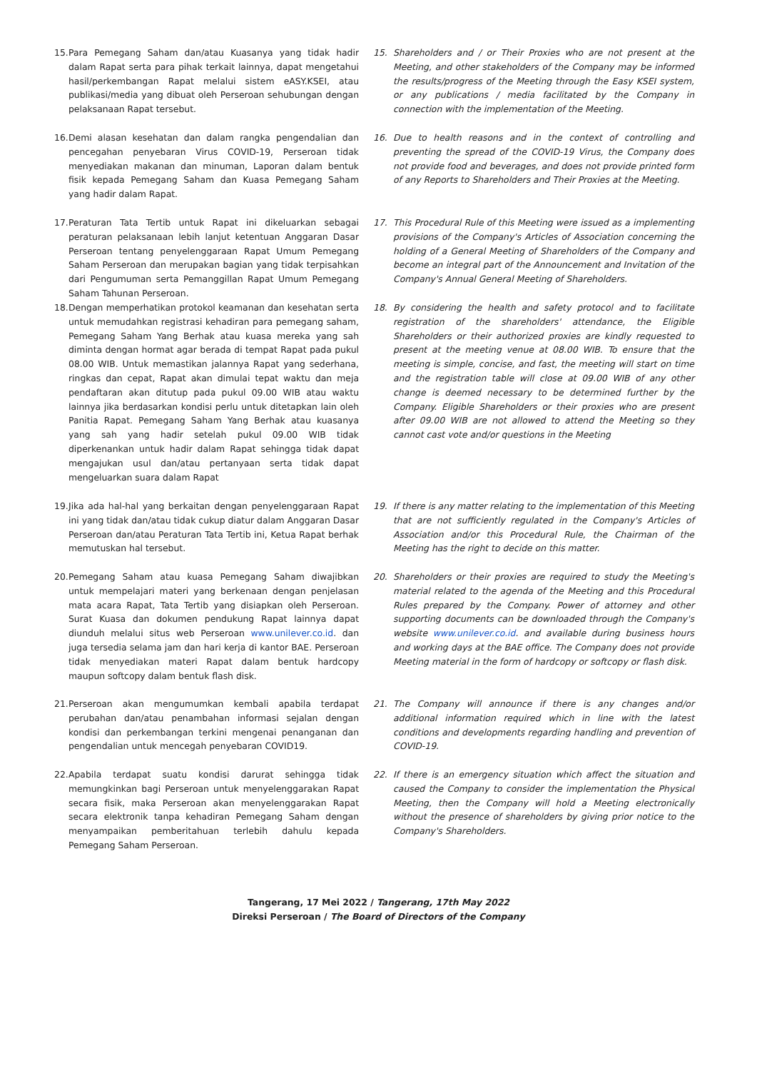15. Para Pemegang Saham dan/atau Kuasanya yang tidak hadir dalam Rapat serta para pihak terkait lainnya, dapat mengetahui hasil/perkembangan Rapat melalui sistem eASY.KSEI, atau publikasi/media yang dibuat oleh Perseroan sehubungan dengan pelaksanaan Rapat tersebut.
15. Shareholders and / or Their Proxies who are not present at the Meeting, and other stakeholders of the Company may be informed the results/progress of the Meeting through the Easy KSEI system, or any publications / media facilitated by the Company in connection with the implementation of the Meeting.
16. Demi alasan kesehatan dan dalam rangka pengendalian dan pencegahan penyebaran Virus COVID-19, Perseroan tidak menyediakan makanan dan minuman, Laporan dalam bentuk fisik kepada Pemegang Saham dan Kuasa Pemegang Saham yang hadir dalam Rapat.
16. Due to health reasons and in the context of controlling and preventing the spread of the COVID-19 Virus, the Company does not provide food and beverages, and does not provide printed form of any Reports to Shareholders and Their Proxies at the Meeting.
17. Peraturan Tata Tertib untuk Rapat ini dikeluarkan sebagai peraturan pelaksanaan lebih lanjut ketentuan Anggaran Dasar Perseroan tentang penyelenggaraan Rapat Umum Pemegang Saham Perseroan dan merupakan bagian yang tidak terpisahkan dari Pengumuman serta Pemanggillan Rapat Umum Pemegang Saham Tahunan Perseroan.
17. This Procedural Rule of this Meeting were issued as a implementing provisions of the Company's Articles of Association concerning the holding of a General Meeting of Shareholders of the Company and become an integral part of the Announcement and Invitation of the Company's Annual General Meeting of Shareholders.
18. Dengan memperhatikan protokol keamanan dan kesehatan serta untuk memudahkan registrasi kehadiran para pemegang saham, Pemegang Saham Yang Berhak atau kuasa mereka yang sah diminta dengan hormat agar berada di tempat Rapat pada pukul 08.00 WIB. Untuk memastikan jalannya Rapat yang sederhana, ringkas dan cepat, Rapat akan dimulai tepat waktu dan meja pendaftaran akan ditutup pada pukul 09.00 WIB atau waktu lainnya jika berdasarkan kondisi perlu untuk ditetapkan lain oleh Panitia Rapat. Pemegang Saham Yang Berhak atau kuasanya yang sah yang hadir setelah pukul 09.00 WIB tidak diperkenankan untuk hadir dalam Rapat sehingga tidak dapat mengajukan usul dan/atau pertanyaan serta tidak dapat mengeluarkan suara dalam Rapat
18. By considering the health and safety protocol and to facilitate registration of the shareholders' attendance, the Eligible Shareholders or their authorized proxies are kindly requested to present at the meeting venue at 08.00 WIB. To ensure that the meeting is simple, concise, and fast, the meeting will start on time and the registration table will close at 09.00 WIB of any other change is deemed necessary to be determined further by the Company. Eligible Shareholders or their proxies who are present after 09.00 WIB are not allowed to attend the Meeting so they cannot cast vote and/or questions in the Meeting
19. Jika ada hal-hal yang berkaitan dengan penyelenggaraan Rapat ini yang tidak dan/atau tidak cukup diatur dalam Anggaran Dasar Perseroan dan/atau Peraturan Tata Tertib ini, Ketua Rapat berhak memutuskan hal tersebut.
19. If there is any matter relating to the implementation of this Meeting that are not sufficiently regulated in the Company's Articles of Association and/or this Procedural Rule, the Chairman of the Meeting has the right to decide on this matter.
20. Pemegang Saham atau kuasa Pemegang Saham diwajibkan untuk mempelajari materi yang berkenaan dengan penjelasan mata acara Rapat, Tata Tertib yang disiapkan oleh Perseroan. Surat Kuasa dan dokumen pendukung Rapat lainnya dapat diunduh melalui situs web Perseroan www.unilever.co.id. dan juga tersedia selama jam dan hari kerja di kantor BAE. Perseroan tidak menyediakan materi Rapat dalam bentuk hardcopy maupun softcopy dalam bentuk flash disk.
20. Shareholders or their proxies are required to study the Meeting's material related to the agenda of the Meeting and this Procedural Rules prepared by the Company. Power of attorney and other supporting documents can be downloaded through the Company's website www.unilever.co.id. and available during business hours and working days at the BAE office. The Company does not provide Meeting material in the form of hardcopy or softcopy or flash disk.
21. Perseroan akan mengumumkan kembali apabila terdapat perubahan dan/atau penambahan informasi sejalan dengan kondisi dan perkembangan terkini mengenai penanganan dan pengendalian untuk mencegah penyebaran COVID19.
21. The Company will announce if there is any changes and/or additional information required which in line with the latest conditions and developments regarding handling and prevention of COVID-19.
22. Apabila terdapat suatu kondisi darurat sehingga tidak memungkinkan bagi Perseroan untuk menyelenggarakan Rapat secara fisik, maka Perseroan akan menyelenggarakan Rapat secara elektronik tanpa kehadiran Pemegang Saham dengan menyampaikan pemberitahuan terlebih dahulu kepada Pemegang Saham Perseroan.
22. If there is an emergency situation which affect the situation and caused the Company to consider the implementation the Physical Meeting, then the Company will hold a Meeting electronically without the presence of shareholders by giving prior notice to the Company's Shareholders.
Tangerang, 17 Mei 2022 / Tangerang, 17th May 2022
Direksi Perseroan / The Board of Directors of the Company